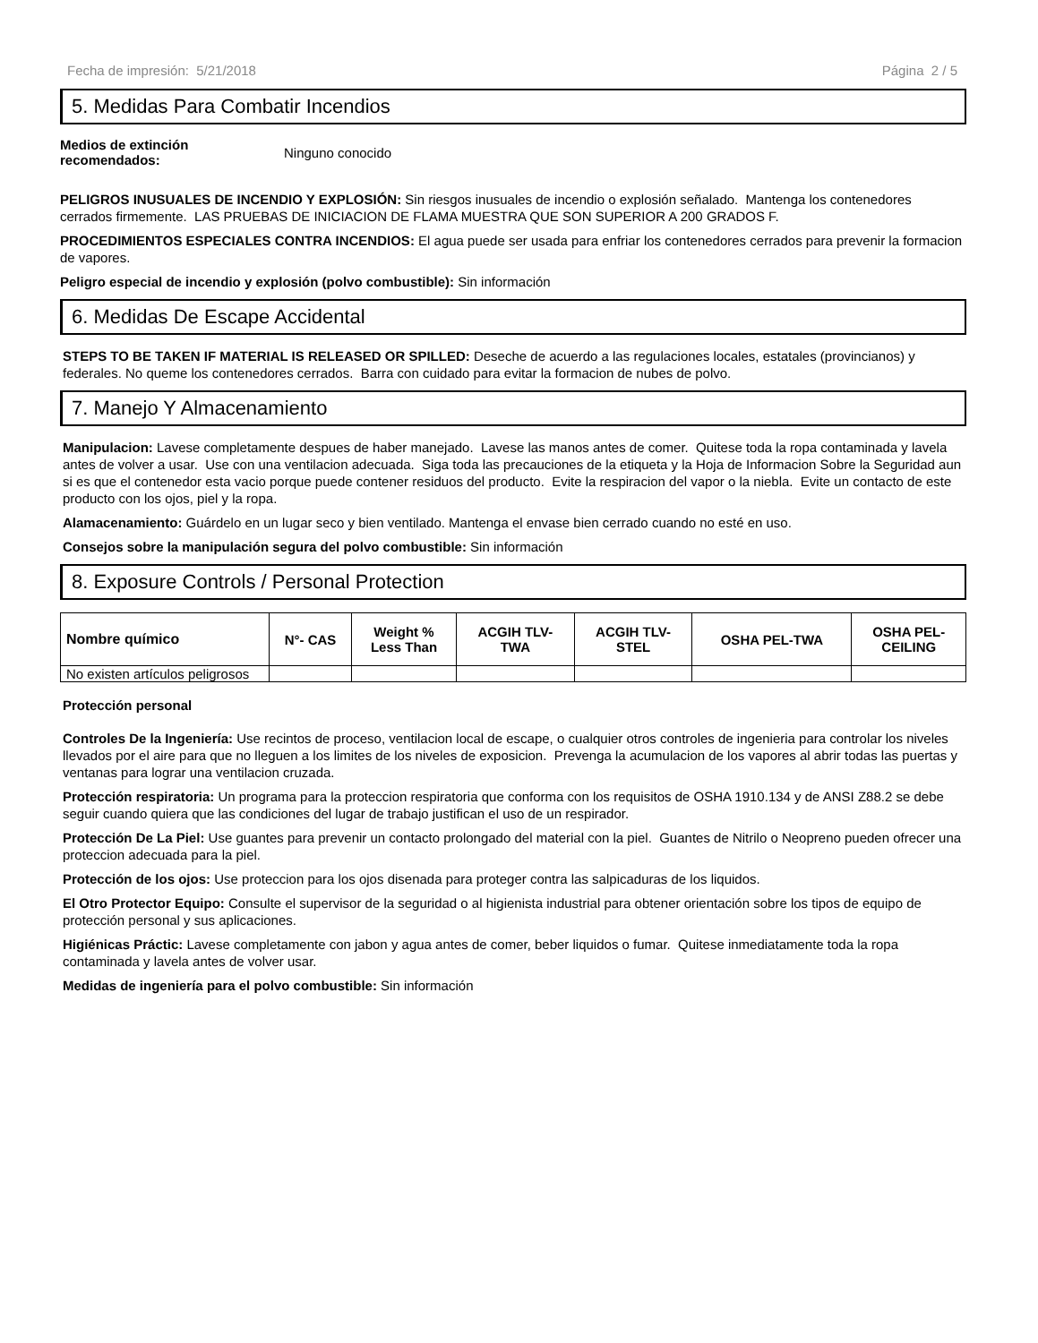Fecha de impresión: 5/21/2018 Página 2 / 5
5. Medidas Para Combatir Incendios
Medios de extinción recomendados: Ninguno conocido
PELIGROS INUSUALES DE INCENDIO Y EXPLOSIÓN: Sin riesgos inusuales de incendio o explosión señalado. Mantenga los contenedores cerrados firmemente. LAS PRUEBAS DE INICIACION DE FLAMA MUESTRA QUE SON SUPERIOR A 200 GRADOS F.
PROCEDIMIENTOS ESPECIALES CONTRA INCENDIOS: El agua puede ser usada para enfriar los contenedores cerrados para prevenir la formacion de vapores.
Peligro especial de incendio y explosión (polvo combustible): Sin información
6. Medidas De Escape Accidental
STEPS TO BE TAKEN IF MATERIAL IS RELEASED OR SPILLED: Deseche de acuerdo a las regulaciones locales, estatales (provincianos) y federales. No queme los contenedores cerrados. Barra con cuidado para evitar la formacion de nubes de polvo.
7. Manejo Y Almacenamiento
Manipulacion: Lavese completamente despues de haber manejado. Lavese las manos antes de comer. Quitese toda la ropa contaminada y lavela antes de volver a usar. Use con una ventilacion adecuada. Siga toda las precauciones de la etiqueta y la Hoja de Informacion Sobre la Seguridad aun si es que el contenedor esta vacio porque puede contener residuos del producto. Evite la respiracion del vapor o la niebla. Evite un contacto de este producto con los ojos, piel y la ropa.
Alamacenamiento: Guárdelo en un lugar seco y bien ventilado. Mantenga el envase bien cerrado cuando no esté en uso.
Consejos sobre la manipulación segura del polvo combustible: Sin información
8. Exposure Controls / Personal Protection
| Nombre químico | N°- CAS | Weight % Less Than | ACGIH TLV- TWA | ACGIH TLV- STEL | OSHA PEL-TWA | OSHA PEL- CEILING |
| --- | --- | --- | --- | --- | --- | --- |
| No existen artículos peligrosos | | | | | | |
Protección personal
Controles De la Ingeniería: Use recintos de proceso, ventilacion local de escape, o cualquier otros controles de ingenieria para controlar los niveles llevados por el aire para que no lleguen a los limites de los niveles de exposicion. Prevenga la acumulacion de los vapores al abrir todas las puertas y ventanas para lograr una ventilacion cruzada.
Protección respiratoria: Un programa para la proteccion respiratoria que conforma con los requisitos de OSHA 1910.134 y de ANSI Z88.2 se debe seguir cuando quiera que las condiciones del lugar de trabajo justifican el uso de un respirador.
Protección De La Piel: Use guantes para prevenir un contacto prolongado del material con la piel. Guantes de Nitrilo o Neopreno pueden ofrecer una proteccion adecuada para la piel.
Protección de los ojos: Use proteccion para los ojos disenada para proteger contra las salpicaduras de los liquidos.
El Otro Protector Equipo: Consulte el supervisor de la seguridad o al higienista industrial para obtener orientación sobre los tipos de equipo de protección personal y sus aplicaciones.
Higiénicas Práctic: Lavese completamente con jabon y agua antes de comer, beber liquidos o fumar. Quitese inmediatamente toda la ropa contaminada y lavela antes de volver usar.
Medidas de ingeniería para el polvo combustible: Sin información